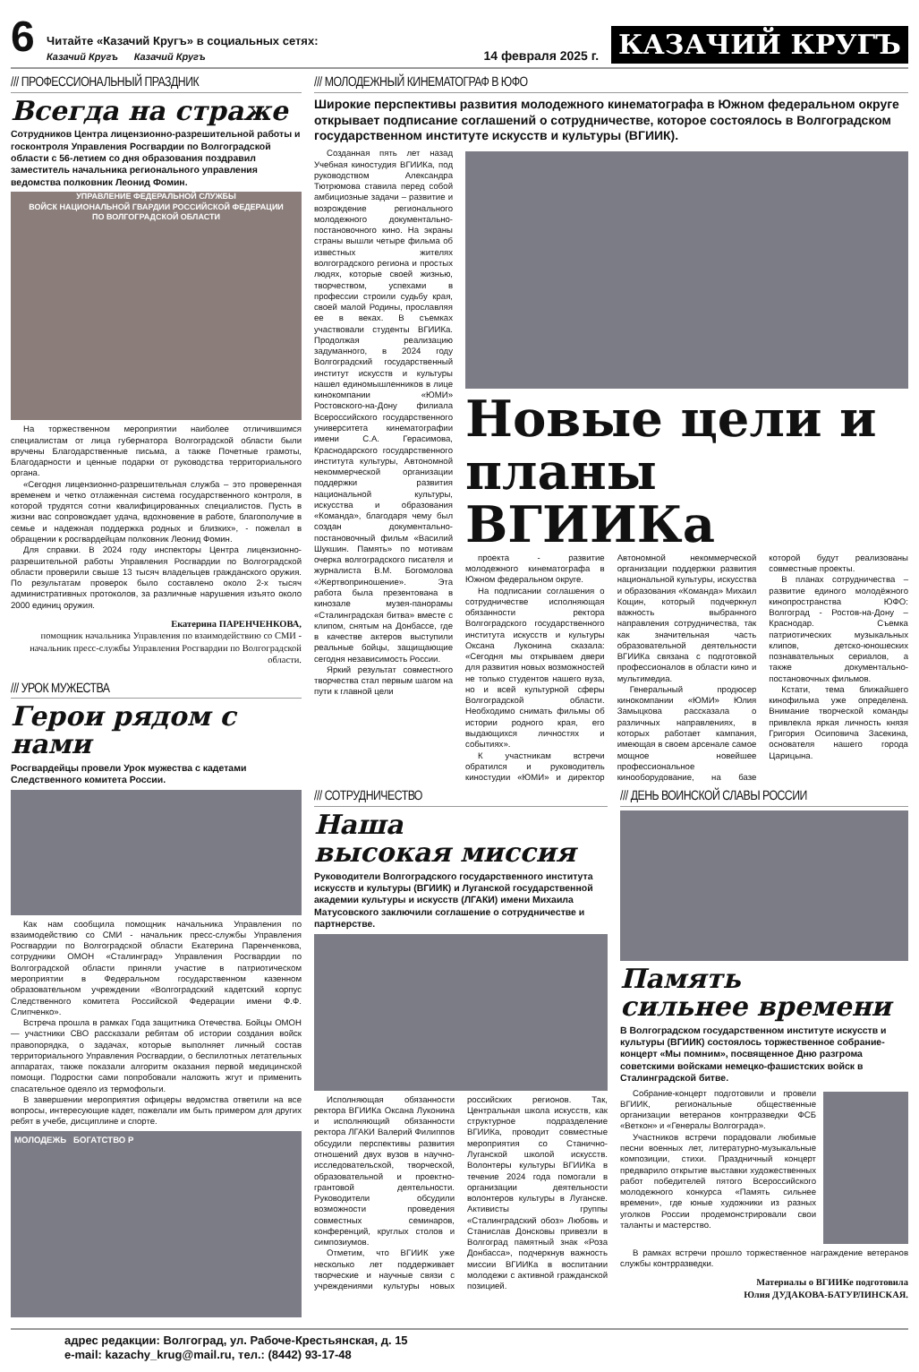6
Читайте «Казачий Кругъ» в социальных сетях:
Казачий Кругъ Казачий Кругъ
14 февраля 2025 г.
КАЗАЧИЙ КРУГЪ
/// ПРОФЕССИОНАЛЬНЫЙ ПРАЗДНИК
Всегда на страже
Сотрудников Центра лицензионно-разрешительной работы и госконтроля Управления Росгвардии по Волгоградской области с 56-летием со дня образования поздравил заместитель начальника регионального управления ведомства полковник Леонид Фомин.
УПРАВЛЕНИЕ ФЕДЕРАЛЬНОЙ СЛУЖБЫ
ВОЙСК НАЦИОНАЛЬНОЙ ГВАРДИИ РОССИЙСКОЙ ФЕДЕРАЦИИ
ПО ВОЛГОГРАДСКОЙ ОБЛАСТИ
На торжественном мероприятии наиболее отличившимся специалистам от лица губернатора Волгоградской области были вручены Благодарственные письма, а также Почетные грамоты, Благодарности и ценные подарки от руководства территориального органа.
«Сегодня лицензионно-разрешительная служба – это проверенная временем и четко отлаженная система государственного контроля, в которой трудятся сотни квалифицированных специалистов. Пусть в жизни вас сопровождает удача, вдохновение в работе, благополучие в семье и надежная поддержка родных и близких», - пожелал в обращении к росгвардейцам полковник Леонид Фомин.
Для справки. В 2024 году инспекторы Центра лицензионно-разрешительной работы Управления Росгвардии по Волгоградской области проверили свыше 13 тысяч владельцев гражданского оружия. По результатам проверок было составлено около 2-х тысяч административных протоколов, за различные нарушения изъято около 2000 единиц оружия.
Екатерина ПАРЕНЧЕНКОВА,
помощник начальника Управления по взаимодействию со СМИ - начальник пресс-службы Управления Росгвардии по Волгоградской области.
/// УРОК МУЖЕСТВА
Герои рядом с нами
Росгвардейцы провели Урок мужества с кадетами Следственного комитета России.
Как нам сообщила помощник начальника Управления по взаимодействию со СМИ - начальник пресс-службы Управления Росгвардии по Волгоградской области Екатерина Паренченкова, сотрудники ОМОН «Сталинград» Управления Росгвардии по Волгоградской области приняли участие в патриотическом мероприятии в Федеральном государственном казенном образовательном учреждении «Волгоградский кадетский корпус Следственного комитета Российской Федерации имени Ф.Ф. Слипченко».
Встреча прошла в рамках Года защитника Отечества. Бойцы ОМОН — участники СВО рассказали ребятам об истории создания войск правопорядка, о задачах, которые выполняет личный состав территориального Управления Росгвардии, о беспилотных летательных аппаратах, также показали алгоритм оказания первой медицинской помощи. Подростки сами попробовали наложить жгут и применить спасательное одеяло из термофольги.
В завершении мероприятия офицеры ведомства ответили на все вопросы, интересующие кадет, пожелали им быть примером для других ребят в учебе, дисциплине и спорте.
МОЛОДЕЖЬ БОГАТСТВО Р
/// МОЛОДЕЖНЫЙ КИНЕМАТОГРАФ В ЮФО
Широкие перспективы развития молодежного кинематографа в Южном федеральном округе открывает подписание соглашений о сотрудничестве, которое состоялось в Волгоградском государственном институте искусств и культуры (ВГИИК).
Созданная пять лет назад Учебная киностудия ВГИИКа, под руководством Александра Тютрюмова ставила перед собой амбициозные задачи – развитие и возрождение регионального молодежного документально-постановочного кино. На экраны страны вышли четыре фильма об известных жителях волгоградского региона и простых людях, которые своей жизнью, творчеством, успехами в профессии строили судьбу края, своей малой Родины, прославляя ее в веках. В съемках участвовали студенты ВГИИКа. Продолжая реализацию задуманного, в 2024 году Волгоградский государственный институт искусств и культуры нашел единомышленников в лице кинокомпании «ЮМИ» Ростовского-на-Дону филиала Всероссийского государственного университета кинематографии имени С.А. Герасимова, Краснодарского государственного института культуры, Автономной некоммерческой организации поддержки развития национальной культуры, искусства и образования «Команда», благодаря чему был создан документально-постановочный фильм «Василий Шукшин. Память» по мотивам очерка волгоградского писателя и журналиста В.М. Богомолова «Жертвоприношение». Эта работа была презентована в кинозале музея-панорамы «Сталинградская битва» вместе с клипом, снятым на Донбассе, где в качестве актеров выступили реальные бойцы, защищающие сегодня независимость России.
Яркий результат совместного творчества стал первым шагом на пути к главной цели
Новые цели и планы ВГИИКа
проекта - развитие молодежного кинематографа в Южном федеральном округе.
На подписании соглашения о сотрудничестве исполняющая обязанности ректора Волгоградского государственного института искусств и культуры Оксана Луконина сказала: «Сегодня мы открываем двери для развития новых возможностей не только студентов нашего вуза, но и всей культурной сферы Волгоградской области. Необходимо снимать фильмы об истории родного края, его выдающихся личностях и событиях».
К участникам встречи обратился и руководитель киностудии «ЮМИ» и директор Автономной некоммерческой организации поддержки развития национальной культуры, искусства и образования «Команда» Михаил Кощин, который подчеркнул важность выбранного направления сотрудничества, так как значительная часть образовательной деятельности ВГИИКа связана с подготовкой профессионалов в области кино и мультимедиа.
Генеральный продюсер кинокомпании «ЮМИ» Юлия Замыцкова рассказала о различных направлениях, в которых работает кампания, имеющая в своем арсенале самое мощное новейшее профессиональное кинооборудование, на базе которой будут реализованы совместные проекты.
В планах сотрудничества – развитие единого молодёжного кинопространства ЮФО: Волгоград - Ростов-на-Дону – Краснодар. Съемка патриотических музыкальных клипов, детско-юношеских познавательных сериалов, а также документально-постановочных фильмов.
Кстати, тема ближайшего кинофильма уже определена. Внимание творческой команды привлекла яркая личность князя Григория Осиповича Засекина, основателя нашего города Царицына.
/// СОТРУДНИЧЕСТВО
Наша
высокая миссия
Руководители Волгоградского государственного института искусств и культуры (ВГИИК) и Луганской государственной академии культуры и искусств (ЛГАКИ) имени Михаила Матусовского заключили соглашение о сотрудничестве и партнерстве.
Исполняющая обязанности ректора ВГИИКа Оксана Луконина и исполняющий обязанности ректора ЛГАКИ Валерий Филиппов обсудили перспективы развития отношений двух вузов в научно-исследовательской, творческой, образовательной и проектно-грантовой деятельности. Руководители обсудили возможности проведения совместных семинаров, конференций, круглых столов и симпозиумов.
Отметим, что ВГИИК уже несколько лет поддерживает творческие и научные связи с учреждениями культуры новых российских регионов. Так, Центральная школа искусств, как структурное подразделение ВГИИКа, проводит совместные мероприятия со Станично-Луганской школой искусств. Волонтеры культуры ВГИИКа в течение 2024 года помогали в организации деятельности волонтеров культуры в Луганске. Активисты группы «Сталинградский обоз» Любовь и Станислав Донсковы привезли в Волгоград памятный знак «Роза Донбасса», подчеркнув важность миссии ВГИИКа в воспитании молодежи с активной гражданской позицией.
/// ДЕНЬ ВОИНСКОЙ СЛАВЫ РОССИИ
Память
сильнее времени
В Волгоградском государственном институте искусств и культуры (ВГИИК) состоялось торжественное собрание-концерт «Мы помним», посвященное Дню разгрома советскими войсками немецко-фашистских войск в Сталинградской битве.
Собрание-концерт подготовили и провели ВГИИК, региональные общественные организации ветеранов контрразведки ФСБ «Веткон» и «Генералы Волгограда».
Участников встречи порадовали любимые песни военных лет, литературно-музыкальные композиции, стихи. Праздничный концерт предварило открытие выставки художественных работ победителей пятого Всероссийского молодежного конкурса «Память сильнее времени», где юные художники из разных уголков России продемонстрировали свои таланты и мастерство.
В рамках встречи прошло торжественное награждение ветеранов службы контрразведки.
Материалы о ВГИИКе подготовила
Юлия ДУДАКОВА-БАТУРЛИНСКАЯ.
адрес редакции: Волгоград, ул. Рабоче-Крестьянская, д. 15
e-mail: kazachy_krug@mail.ru, тел.: (8442) 93-17-48